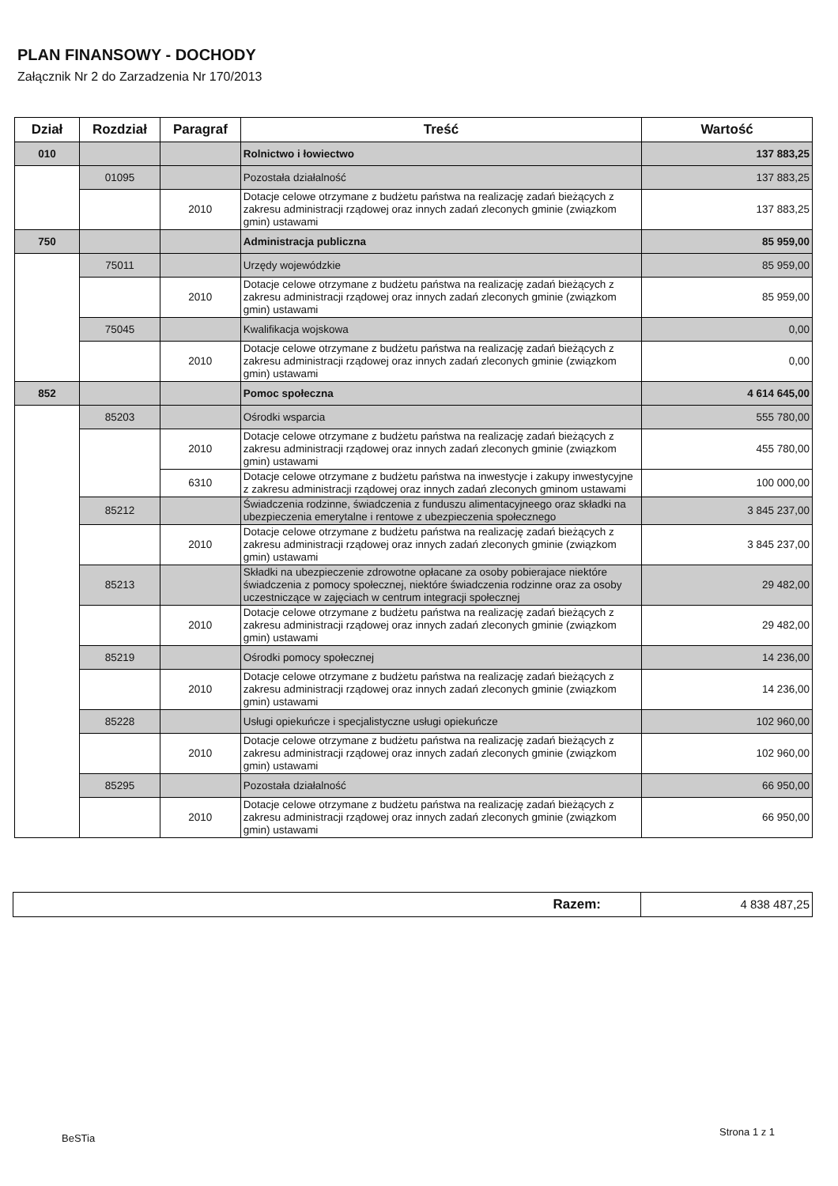PLAN FINANSOWY - DOCHODY
Załącznik Nr 2 do Zarzadzenia Nr 170/2013
| Dział | Rozdział | Paragraf | Treść | Wartość |
| --- | --- | --- | --- | --- |
| 010 | | | Rolnictwo i łowiectwo | 137 883,25 |
| | 01095 | | Pozostała działalność | 137 883,25 |
| | | 2010 | Dotacje celowe otrzymane z budżetu państwa na realizację zadań bieżących z zakresu administracji rządowej oraz innych zadań zleconych gminie (związkom gmin) ustawami | 137 883,25 |
| 750 | | | Administracja publiczna | 85 959,00 |
| | 75011 | | Urzędy wojewódzkie | 85 959,00 |
| | | 2010 | Dotacje celowe otrzymane z budżetu państwa na realizację zadań bieżących z zakresu administracji rządowej oraz innych zadań zleconych gminie (związkom gmin) ustawami | 85 959,00 |
| | 75045 | | Kwalifikacja wojskowa | 0,00 |
| | | 2010 | Dotacje celowe otrzymane z budżetu państwa na realizację zadań bieżących z zakresu administracji rządowej oraz innych zadań zleconych gminie (związkom gmin) ustawami | 0,00 |
| 852 | | | Pomoc społeczna | 4 614 645,00 |
| | 85203 | | Ośrodki wsparcia | 555 780,00 |
| | | 2010 | Dotacje celowe otrzymane z budżetu państwa na realizację zadań bieżących z zakresu administracji rządowej oraz innych zadań zleconych gminie (związkom gmin) ustawami | 455 780,00 |
| | | 6310 | Dotacje celowe otrzymane z budżetu państwa na inwestycje i zakupy inwestycyjne z zakresu administracji rządowej oraz innych zadań zleconych gminom ustawami | 100 000,00 |
| | 85212 | | Świadczenia rodzinne, świadczenia z funduszu alimentacyjneego oraz składki na ubezpieczenia emerytalne i rentowe z ubezpieczenia społecznego | 3 845 237,00 |
| | | 2010 | Dotacje celowe otrzymane z budżetu państwa na realizację zadań bieżących z zakresu administracji rządowej oraz innych zadań zleconych gminie (związkom gmin) ustawami | 3 845 237,00 |
| | 85213 | | Składki na ubezpieczenie zdrowotne opłacane za osoby pobierajace niektóre świadczenia z pomocy społecznej, niektóre świadczenia rodzinne oraz za osoby uczestniczące w zajęciach w centrum integracji społecznej | 29 482,00 |
| | | 2010 | Dotacje celowe otrzymane z budżetu państwa na realizację zadań bieżących z zakresu administracji rządowej oraz innych zadań zleconych gminie (związkom gmin) ustawami | 29 482,00 |
| | 85219 | | Ośrodki pomocy społecznej | 14 236,00 |
| | | 2010 | Dotacje celowe otrzymane z budżetu państwa na realizację zadań bieżących z zakresu administracji rządowej oraz innych zadań zleconych gminie (związkom gmin) ustawami | 14 236,00 |
| | 85228 | | Usługi opiekuńcze i specjalistyczne usługi opiekuńcze | 102 960,00 |
| | | 2010 | Dotacje celowe otrzymane z budżetu państwa na realizację zadań bieżących z zakresu administracji rządowej oraz innych zadań zleconych gminie (związkom gmin) ustawami | 102 960,00 |
| | 85295 | | Pozostała działalność | 66 950,00 |
| | | 2010 | Dotacje celowe otrzymane z budżetu państwa na realizację zadań bieżących z zakresu administracji rządowej oraz innych zadań zleconych gminie (związkom gmin) ustawami | 66 950,00 |
| Razem: | 4 838 487,25 |
BeSTia
Strona 1 z 1